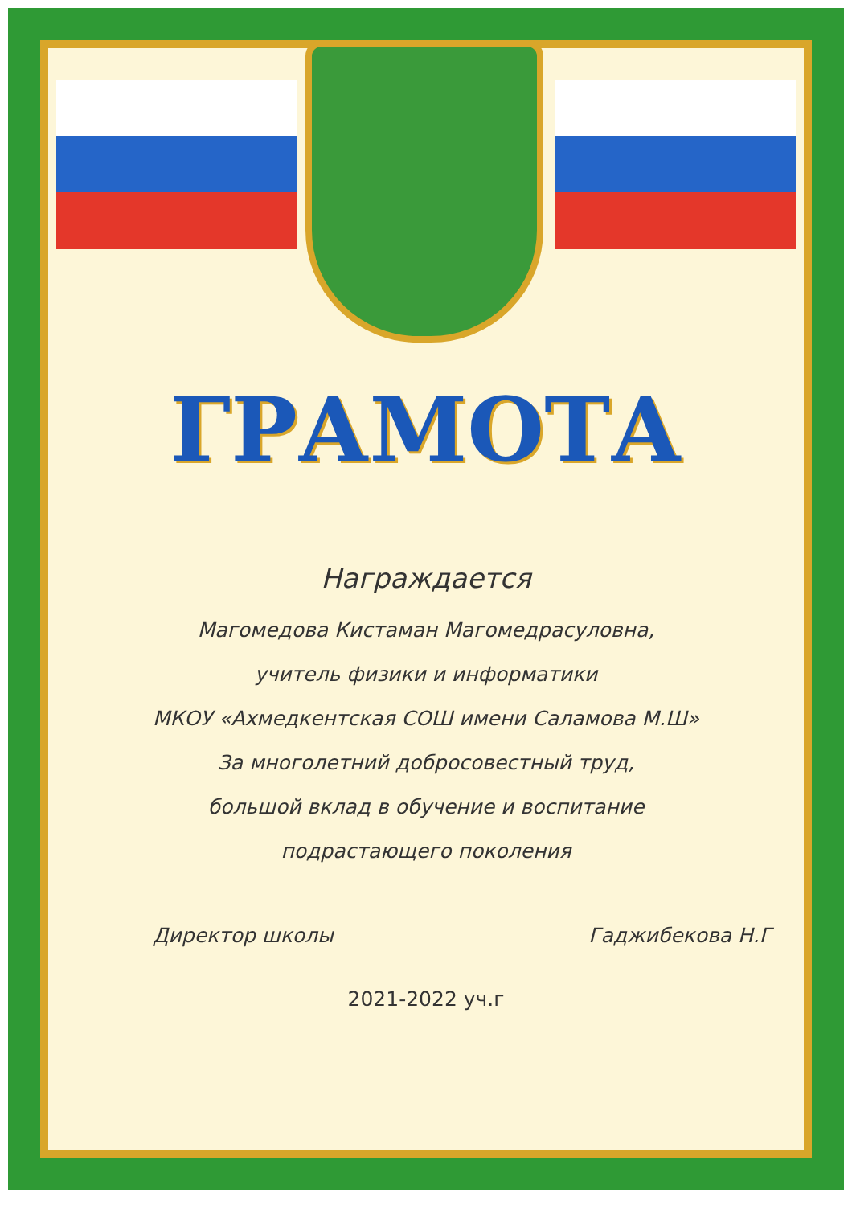ГРАМОТА
Награждается
Магомедова Кистаман Магомедрасуловна,
учитель физики и информатики
МКОУ «Ахмедкентская СОШ имени Саламова М.Ш»
За многолетний добросовестный труд,
большой вклад в обучение и воспитание
подрастающего поколения
Директор школы Гаджибекова Н.Г
2021-2022 уч.г